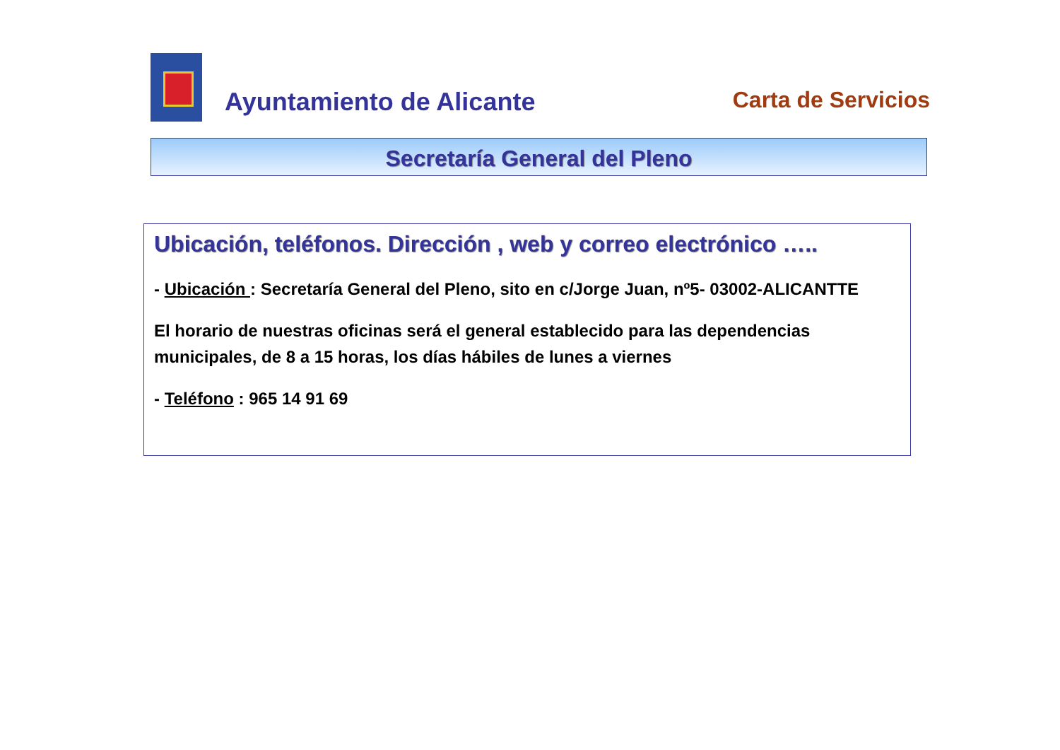Ayuntamiento de Alicante Carta de Servicios
Secretaría General del Pleno
Ubicación, teléfonos. Dirección , web y correo electrónico …..
- Ubicación : Secretaría General del Pleno, sito en c/Jorge Juan, nº5- 03002-ALICANTTE
El horario de nuestras oficinas será el general establecido para las dependencias municipales, de 8 a 15 horas, los días hábiles de lunes a viernes
- Teléfono : 965 14 91 69